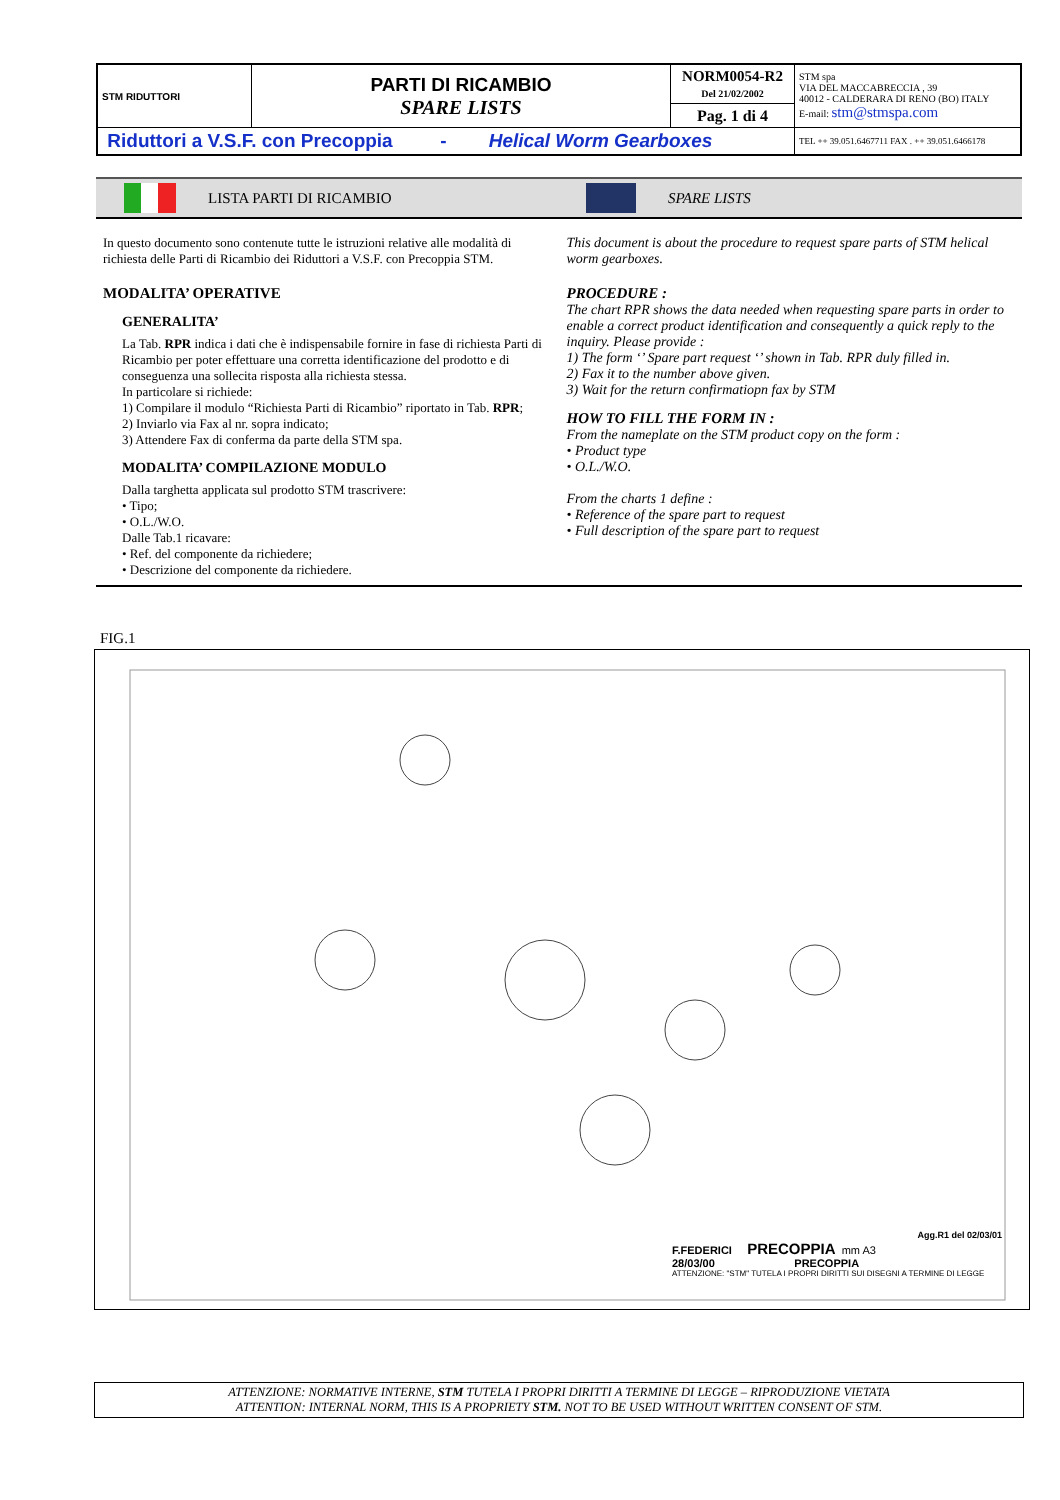| STM RIDUTTORI | PARTI DI RICAMBIO SPARE LISTS | NORM0054-R2 Del 21/02/2002 | STM spa VIA DEL MACCABRECCIA , 39 40012 - CALDERARA DI RENO (BO) ITALY E-mail: stm@stmspa.com |
| | | Pag. 1 di 4 | |
| Riduttori a V.S.F. con Precoppia - Helical Worm Gearboxes | | | TEL ++ 39.051.6467711 FAX . ++ 39.051.6466178 |
LISTA PARTI DI RICAMBIO SPARE LISTS
In questo documento sono contenute tutte le istruzioni relative alle modalità di richiesta delle Parti di Ricambio dei Riduttori a V.S.F. con Precoppia STM.
MODALITA’ OPERATIVE
GENERALITA’
La Tab. RPR indica i dati che è indispensabile fornire in fase di richiesta Parti di Ricambio per poter effettuare una corretta identificazione del prodotto e di conseguenza una sollecita risposta alla richiesta stessa.
In particolare si richiede:
1) Compilare il modulo “Richiesta Parti di Ricambio” riportato in Tab. RPR;
2) Inviarlo via Fax al nr. sopra indicato;
3) Attendere Fax di conferma da parte della STM spa.
MODALITA’ COMPILAZIONE MODULO
Dalla targhetta applicata sul prodotto STM trascrivere:
• Tipo;
• O.L./W.O.
Dalle Tab.1 ricavare:
• Ref. del componente da richiedere;
• Descrizione del componente da richiedere.
This document is about the procedure to request spare parts of STM helical worm gearboxes.
PROCEDURE :
The chart RPR shows the data needed when requesting spare parts in order to enable a correct product identification and consequently a quick reply to the inquiry. Please provide :
1) The form ‘’ Spare part request ‘’ shown in Tab. RPR duly filled in.
2) Fax it to the number above given.
3) Wait for the return confirmatiopn fax by STM
HOW TO FILL THE FORM IN :
From the nameplate on the STM product copy on the form :
• Product type
• O.L./W.O.
From the charts 1 define :
• Reference of the spare part to request
• Full description of the spare part to request
FIG.1
Agg.R1 del 02/03/01
F.FEDERICI PRECOPPIA mm A3
28/03/00 PRECOPPIA
ATTENZIONE: "STM" TUTELA I PROPRI DIRITTI SUI DISEGNI A TERMINE DI LEGGE
ATTENZIONE: NORMATIVE INTERNE, STM TUTELA I PROPRI DIRITTI A TERMINE DI LEGGE – RIPRODUZIONE VIETATA
ATTENTION: INTERNAL NORM, THIS IS A PROPRIETY STM. NOT TO BE USED WITHOUT WRITTEN CONSENT OF STM.